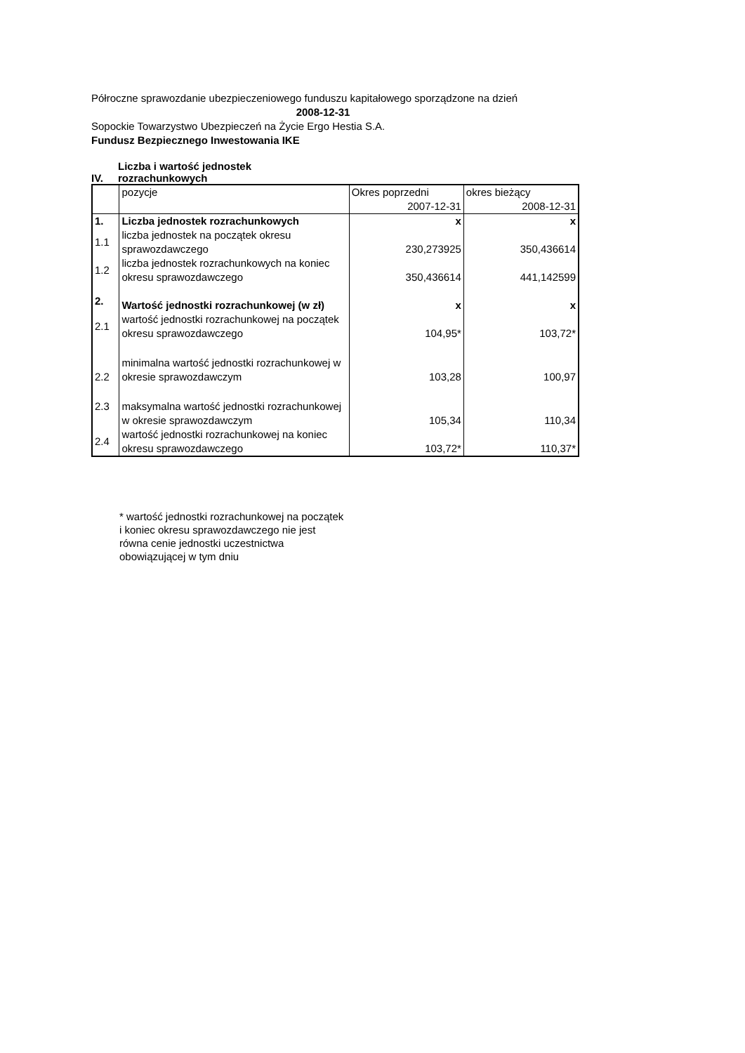Półroczne sprawozdanie ubezpieczeniowego funduszu kapitałowego sporządzone na dzień
2008-12-31
Sopockie Towarzystwo Ubezpieczeń na Życie Ergo Hestia S.A.
Fundusz Bezpiecznego Inwestowania IKE
IV. Liczba i wartość jednostek
rozrachunkowych
| | pozycje | Okres poprzedni | okres bieżący |
| | | 2007-12-31 | 2008-12-31 |
| 1. | Liczba jednostek rozrachunkowych | x | x |
| 1.1 | liczba jednostek na początek okresu sprawozdawczego | 230,273925 | 350,436614 |
| 1.2 | liczba jednostek rozrachunkowych na koniec okresu sprawozdawczego | 350,436614 | 441,142599 |
| 2. | Wartość jednostki rozrachunkowej (w zł) | x | x |
| 2.1 | wartość jednostki rozrachunkowej na początek okresu sprawozdawczego | 104,95* | 103,72* |
| 2.2 | minimalna wartość jednostki rozrachunkowej w okresie sprawozdawczym | 103,28 | 100,97 |
| 2.3 | maksymalna wartość jednostki rozrachunkowej w okresie sprawozdawczym | 105,34 | 110,34 |
| 2.4 | wartość jednostki rozrachunkowej na koniec okresu sprawozdawczego | 103,72* | 110,37* |
* wartość jednostki rozrachunkowej na początek i koniec okresu sprawozdawczego nie jest równa cenie jednostki uczestnictwa obowiązującej w tym dniu